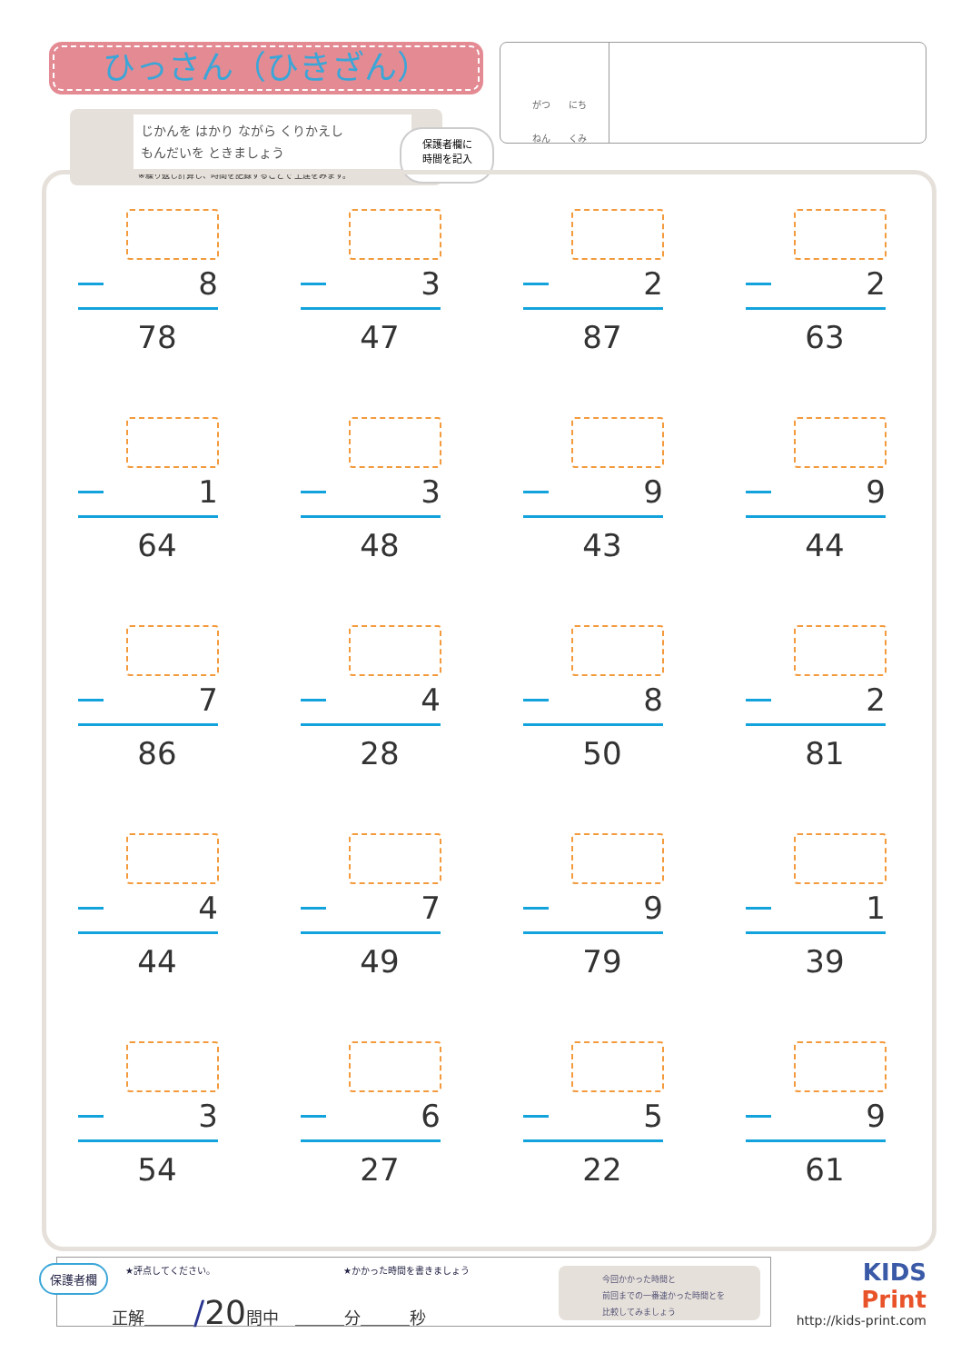ひっさん（ひきざん）
じかんを はかり ながら くりかえし
もんだいを ときましょう
※繰り返し計算し、時間を記録することで 上達をみます。
保護者欄に
時間を記入
がつ　　にち
ねん　　くみ
8
78
3
47
2
87
2
63
1
64
3
48
9
43
9
44
7
86
4
28
8
50
2
81
4
44
7
49
9
79
1
39
3
54
6
27
5
22
9
61
保護者欄 ★評点してください。 ★かかった時間を書きましょう
正解＿＿＿/20問中　＿＿＿分＿＿＿秒
今回かかった時間と
前回までの一番速かった時間とを
比較してみましょう
KIDS
Print
http://kids-print.com